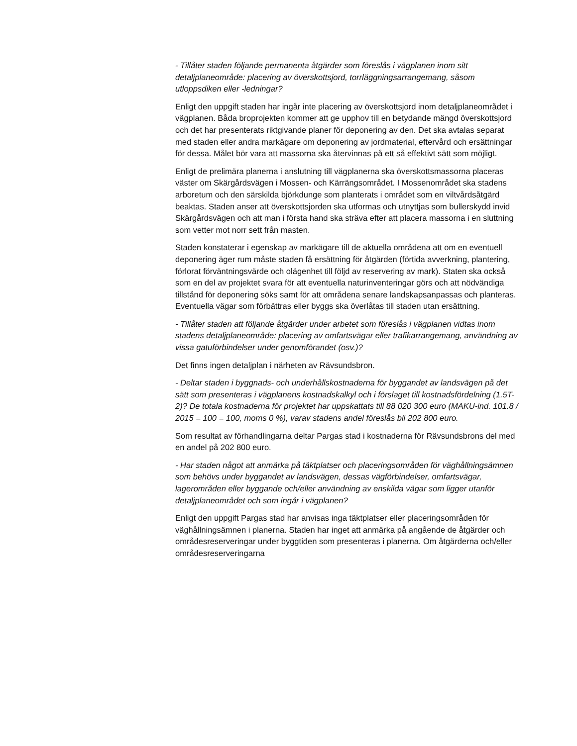- Tillåter staden följande permanenta åtgärder som föreslås i vägplanen inom sitt detaljplaneområde: placering av överskottsjord, torrläggningsarrangemang, såsom utloppsdiken eller -ledningar?
Enligt den uppgift staden har ingår inte placering av överskottsjord inom detaljplaneområdet i vägplanen. Båda broprojekten kommer att ge upphov till en betydande mängd överskottsjord och det har presenterats riktgivande planer för deponering av den. Det ska avtalas separat med staden eller andra markägare om deponering av jordmaterial, eftervård och ersättningar för dessa. Målet bör vara att massorna ska återvinnas på ett så effektivt sätt som möjligt.
Enligt de prelimära planerna i anslutning till vägplanerna ska överskottsmassorna placeras väster om Skärgårdsvägen i Mossen- och Kärrängsområdet. I Mossenområdet ska stadens arboretum och den särskilda björkdunge som planterats i området som en viltvårdsåtgärd beaktas. Staden anser att överskottsjorden ska utformas och utnyttjas som bullerskydd invid Skärgårdsvägen och att man i första hand ska sträva efter att placera massorna i en sluttning som vetter mot norr sett från masten.
Staden konstaterar i egenskap av markägare till de aktuella områdena att om en eventuell deponering äger rum måste staden få ersättning för åtgärden (förtida avverkning, plantering, förlorat förväntningsvärde och olägenhet till följd av reservering av mark). Staten ska också som en del av projektet svara för att eventuella naturinventeringar görs och att nödvändiga tillstånd för deponering söks samt för att områdena senare landskapsanpassas och planteras. Eventuella vägar som förbättras eller byggs ska överlåtas till staden utan ersättning.
- Tillåter staden att följande åtgärder under arbetet som föreslås i vägplanen vidtas inom stadens detaljplaneområde: placering av omfartsvägar eller trafikarrangemang, användning av vissa gatuförbindelser under genomförandet (osv.)?
Det finns ingen detaljplan i närheten av Rävsundsbron.
- Deltar staden i byggnads- och underhållskostnaderna för byggandet av landsvägen på det sätt som presenteras i vägplanens kostnadskalkyl och i förslaget till kostnadsfördelning (1.5T-2)? De totala kostnaderna för projektet har uppskattats till 88 020 300 euro (MAKU-ind. 101.8 / 2015 = 100 = 100, moms 0 %), varav stadens andel föreslås bli 202 800 euro.
Som resultat av förhandlingarna deltar Pargas stad i kostnaderna för Rävsundsbrons del med en andel på 202 800 euro.
- Har staden något att anmärka på täktplatser och placeringsområden för väghållningsämnen som behövs under byggandet av landsvägen, dessas vägförbindelser, omfartsvägar, lagerområden eller byggande och/eller användning av enskilda vägar som ligger utanför detaljplaneområdet och som ingår i vägplanen?
Enligt den uppgift Pargas stad har anvisas inga täktplatser eller placeringsområden för väghållningsämnen i planerna. Staden har inget att anmärka på angående de åtgärder och områdesreserveringar under byggtiden som presenteras i planerna. Om åtgärderna och/eller områdesreserveringarna